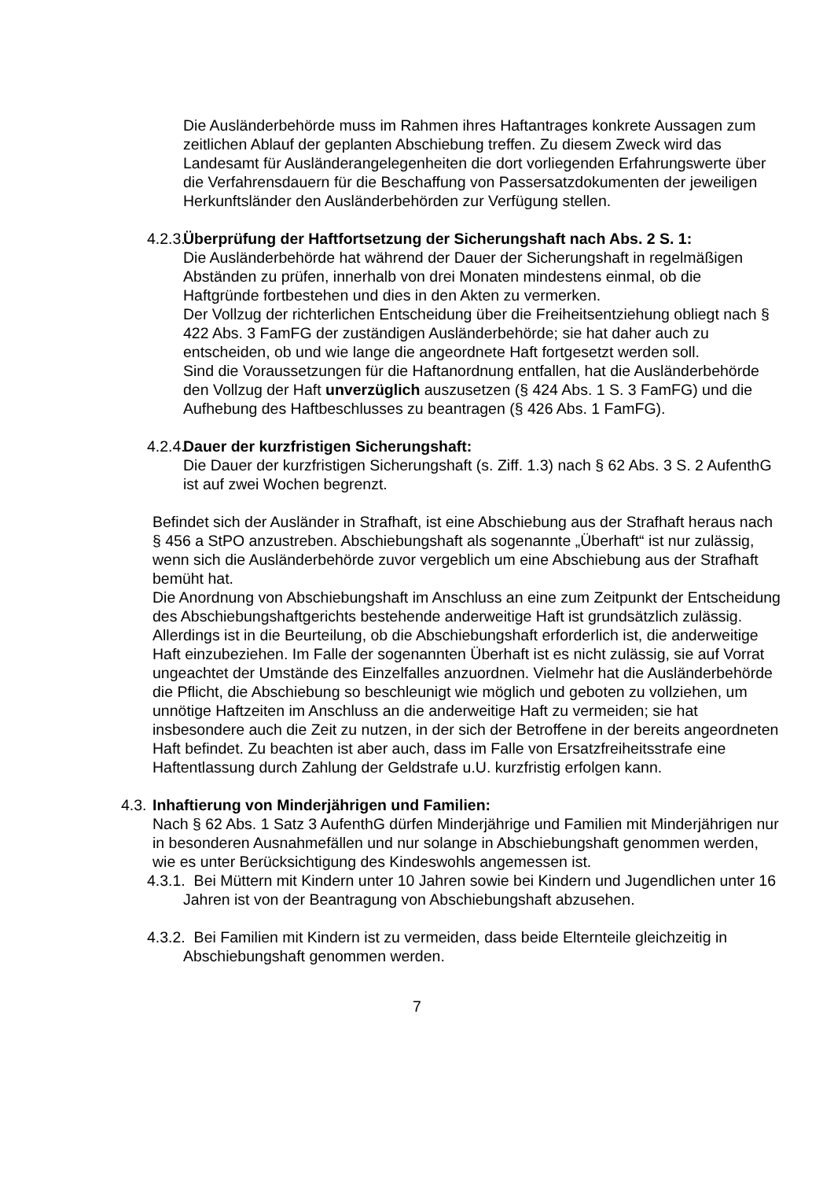Die Ausländerbehörde muss im Rahmen ihres Haftantrages konkrete Aussagen zum zeitlichen Ablauf der geplanten Abschiebung treffen. Zu diesem Zweck wird das Landesamt für Ausländerangelegenheiten die dort vorliegenden Erfahrungswerte über die Verfahrensdauern für die Beschaffung von Passersatzdokumenten der jeweiligen Herkunftsländer den Ausländerbehörden zur Verfügung stellen.
4.2.3. Überprüfung der Haftfortsetzung der Sicherungshaft nach Abs. 2 S. 1:
Die Ausländerbehörde hat während der Dauer der Sicherungshaft in regelmäßigen Abständen zu prüfen, innerhalb von drei Monaten mindestens einmal, ob die Haftgründe fortbestehen und dies in den Akten zu vermerken.
Der Vollzug der richterlichen Entscheidung über die Freiheitsentziehung obliegt nach § 422 Abs. 3 FamFG der zuständigen Ausländerbehörde; sie hat daher auch zu entscheiden, ob und wie lange die angeordnete Haft fortgesetzt werden soll.
Sind die Voraussetzungen für die Haftanordnung entfallen, hat die Ausländerbehörde den Vollzug der Haft unverzüglich auszusetzen (§ 424 Abs. 1 S. 3 FamFG) und die Aufhebung des Haftbeschlusses zu beantragen (§ 426 Abs. 1 FamFG).
4.2.4. Dauer der kurzfristigen Sicherungshaft:
Die Dauer der kurzfristigen Sicherungshaft (s. Ziff. 1.3) nach § 62 Abs. 3 S. 2 AufenthG ist auf zwei Wochen begrenzt.
Befindet sich der Ausländer in Strafhaft, ist eine Abschiebung aus der Strafhaft heraus nach § 456 a StPO anzustreben. Abschiebungshaft als sogenannte „Überhaft“ ist nur zulässig, wenn sich die Ausländerbehörde zuvor vergeblich um eine Abschiebung aus der Strafhaft bemüht hat.
Die Anordnung von Abschiebungshaft im Anschluss an eine zum Zeitpunkt der Entscheidung des Abschiebungshaftgerichts bestehende anderweitige Haft ist grundsätzlich zulässig. Allerdings ist in die Beurteilung, ob die Abschiebungshaft erforderlich ist, die anderweitige Haft einzubeziehen. Im Falle der sogenannten Überhaft ist es nicht zulässig, sie auf Vorrat ungeachtet der Umstände des Einzelfalles anzuordnen. Vielmehr hat die Ausländerbehörde die Pflicht, die Abschiebung so beschleunigt wie möglich und geboten zu vollziehen, um unnötige Haftzeiten im Anschluss an die anderweitige Haft zu vermeiden; sie hat insbesondere auch die Zeit zu nutzen, in der sich der Betroffene in der bereits angeordneten Haft befindet. Zu beachten ist aber auch, dass im Falle von Ersatzfreiheitsstrafe eine Haftentlassung durch Zahlung der Geldstrafe u.U. kurzfristig erfolgen kann.
4.3. Inhaftierung von Minderjährigen und Familien:
Nach § 62 Abs. 1 Satz 3 AufenthG dürfen Minderjährige und Familien mit Minderjährigen nur in besonderen Ausnahmefällen und nur solange in Abschiebungshaft genommen werden, wie es unter Berücksichtigung des Kindeswohls angemessen ist.
4.3.1. Bei Müttern mit Kindern unter 10 Jahren sowie bei Kindern und Jugendlichen unter 16 Jahren ist von der Beantragung von Abschiebungshaft abzusehen.
4.3.2. Bei Familien mit Kindern ist zu vermeiden, dass beide Elternteile gleichzeitig in Abschiebungshaft genommen werden.
7